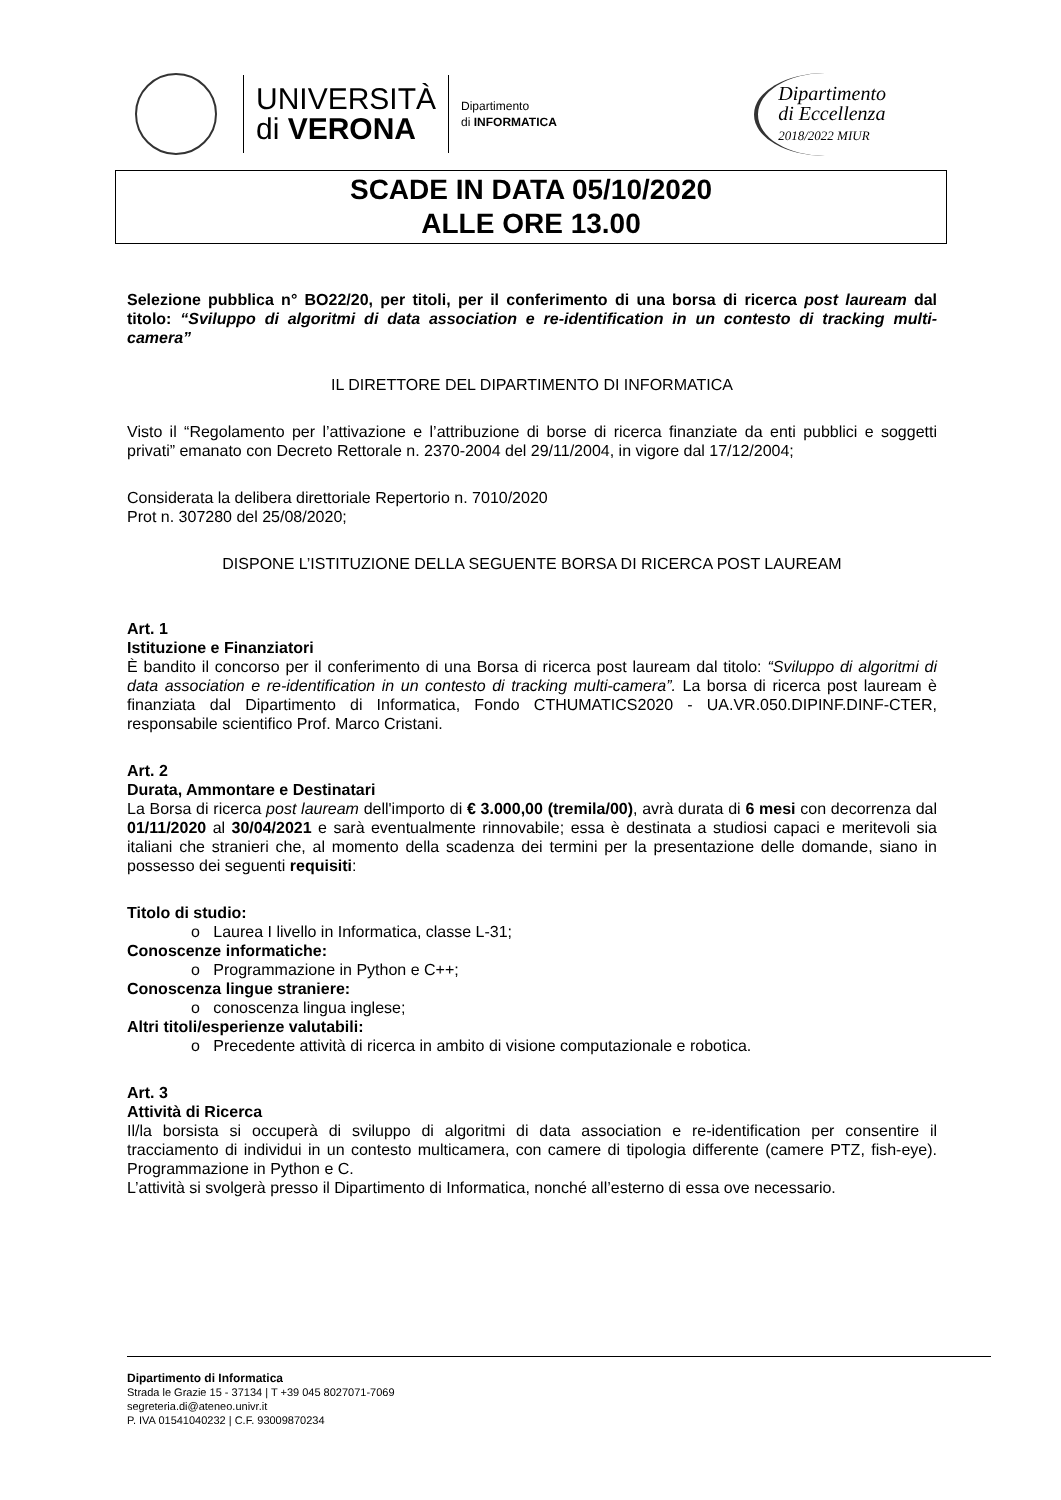UNIVERSITÀ
di VERONA
Dipartimento
di INFORMATICA
Dipartimento
di Eccellenza
2018/2022 MIUR
SCADE IN DATA 05/10/2020
ALLE ORE 13.00
Selezione pubblica n° BO22/20, per titoli, per il conferimento di una borsa di ricerca post lauream dal titolo: “Sviluppo di algoritmi di data association e re-identification in un contesto di tracking multi-camera”
IL DIRETTORE DEL DIPARTIMENTO DI INFORMATICA
Visto il “Regolamento per l’attivazione e l’attribuzione di borse di ricerca finanziate da enti pubblici e soggetti privati” emanato con Decreto Rettorale n. 2370-2004 del 29/11/2004, in vigore dal 17/12/2004;
Considerata la delibera direttoriale Repertorio n. 7010/2020
Prot n. 307280 del 25/08/2020;
DISPONE L’ISTITUZIONE DELLA SEGUENTE BORSA DI RICERCA POST LAUREAM
Art. 1
Istituzione e Finanziatori
È bandito il concorso per il conferimento di una Borsa di ricerca post lauream dal titolo: “Sviluppo di algoritmi di data association e re-identification in un contesto di tracking multi-camera”. La borsa di ricerca post lauream è finanziata dal Dipartimento di Informatica, Fondo CTHUMATICS2020 - UA.VR.050.DIPINF.DINF-CTER, responsabile scientifico Prof. Marco Cristani.
Art. 2
Durata, Ammontare e Destinatari
La Borsa di ricerca post lauream dell'importo di € 3.000,00 (tremila/00), avrà durata di 6 mesi con decorrenza dal 01/11/2020 al 30/04/2021 e sarà eventualmente rinnovabile; essa è destinata a studiosi capaci e meritevoli sia italiani che stranieri che, al momento della scadenza dei termini per la presentazione delle domande, siano in possesso dei seguenti requisiti:
Titolo di studio:
o Laurea I livello in Informatica, classe L-31;
Conoscenze informatiche:
o Programmazione in Python e C++;
Conoscenza lingue straniere:
o conoscenza lingua inglese;
Altri titoli/esperienze valutabili:
o Precedente attività di ricerca in ambito di visione computazionale e robotica.
Art. 3
Attività di Ricerca
Il/la borsista si occuperà di sviluppo di algoritmi di data association e re-identification per consentire il tracciamento di individui in un contesto multicamera, con camere di tipologia differente (camere PTZ, fish-eye). Programmazione in Python e C.
L’attività si svolgerà presso il Dipartimento di Informatica, nonché all’esterno di essa ove necessario.
Dipartimento di Informatica
Strada le Grazie 15 - 37134 | T +39 045 8027071-7069
segreteria.di@ateneo.univr.it
P. IVA 01541040232 | C.F. 93009870234